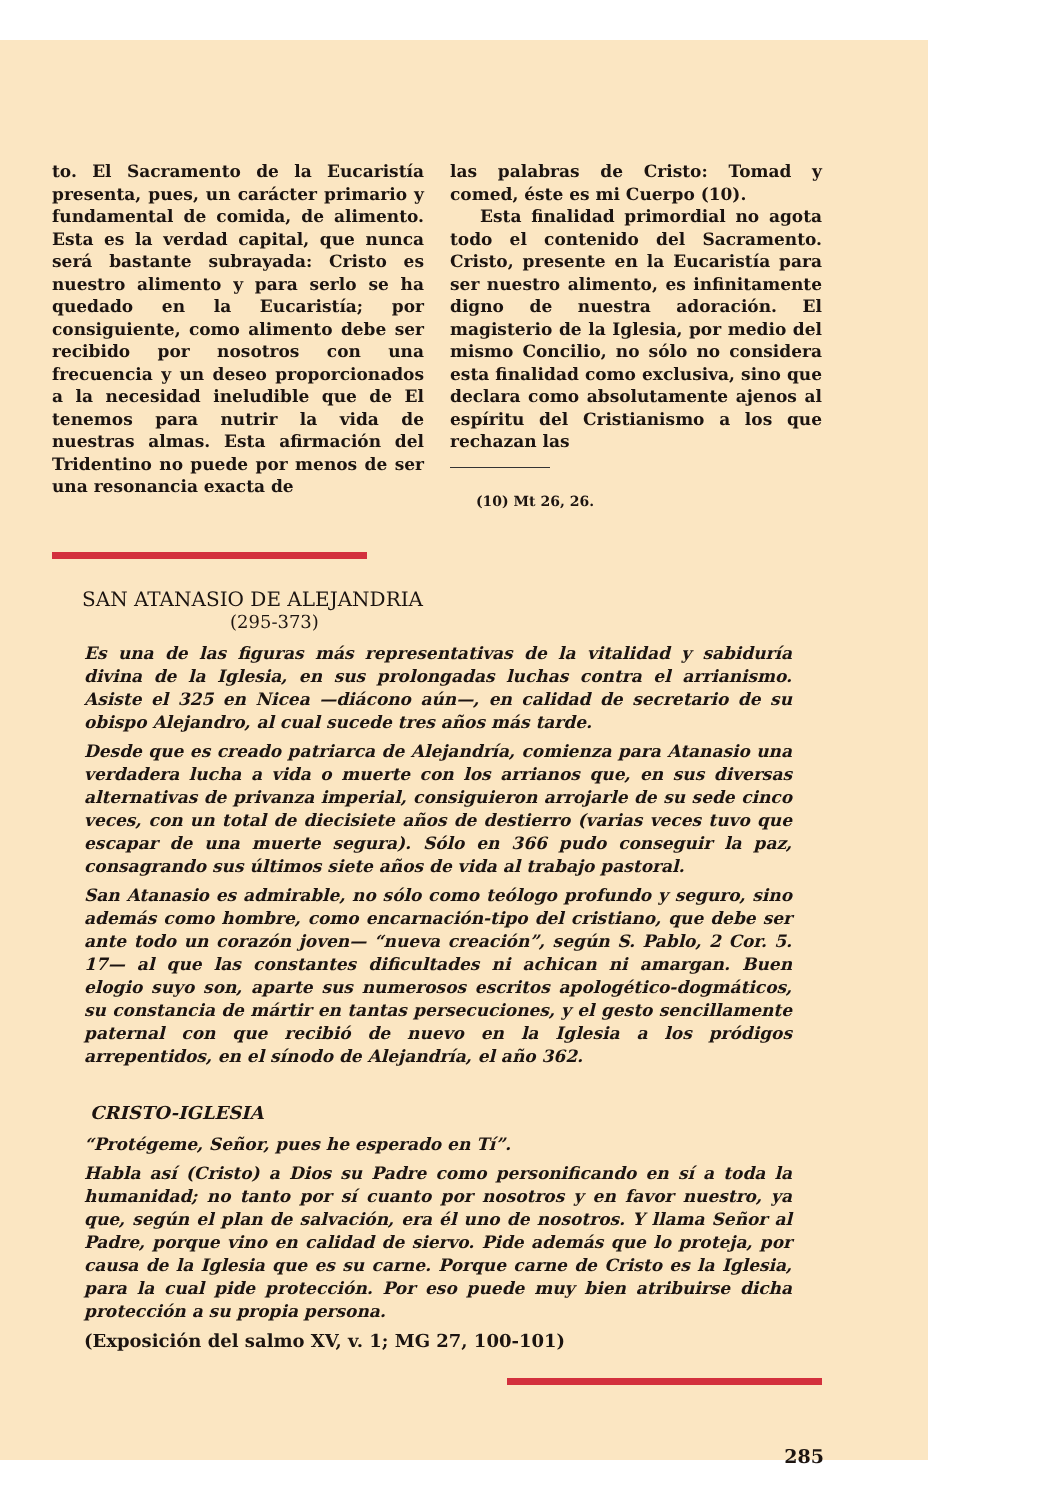to. El Sacramento de la Eucaristía presenta, pues, un carácter primario y fundamental de comida, de alimento. Esta es la verdad capital, que nunca será bastante subrayada: Cristo es nuestro alimento y para serlo se ha quedado en la Eucaristía; por consiguiente, como alimento debe ser recibido por nosotros con una frecuencia y un deseo proporcionados a la necesidad ineludible que de El tenemos para nutrir la vida de nuestras almas. Esta afirmación del Tridentino no puede por menos de ser una resonancia exacta de
las palabras de Cristo: Tomad y comed, éste es mi Cuerpo (10).
Esta finalidad primordial no agota todo el contenido del Sacramento. Cristo, presente en la Eucaristía para ser nuestro alimento, es infinitamente digno de nuestra adoración. El magisterio de la Iglesia, por medio del mismo Concilio, no sólo no considera esta finalidad como exclusiva, sino que declara como absolutamente ajenos al espíritu del Cristianismo a los que rechazan las
(10) Mt 26, 26.
SAN ATANASIO DE ALEJANDRIA
(295-373)
Es una de las figuras más representativas de la vitalidad y sabiduría divina de la Iglesia, en sus prolongadas luchas contra el arrianismo. Asiste el 325 en Nicea —diácono aún—, en calidad de secretario de su obispo Alejandro, al cual sucede tres años más tarde.
Desde que es creado patriarca de Alejandría, comienza para Atanasio una verdadera lucha a vida o muerte con los arrianos que, en sus diversas alternativas de privanza imperial, consiguieron arrojarle de su sede cinco veces, con un total de diecisiete años de destierro (varias veces tuvo que escapar de una muerte segura). Sólo en 366 pudo conseguir la paz, consagrando sus últimos siete años de vida al trabajo pastoral.
San Atanasio es admirable, no sólo como teólogo profundo y seguro, sino además como hombre, como encarnación-tipo del cristiano, que debe ser ante todo un corazón joven— “nueva creación”, según S. Pablo, 2 Cor. 5. 17— al que las constantes dificultades ni achican ni amargan. Buen elogio suyo son, aparte sus numerosos escritos apologético-dogmáticos, su constancia de mártir en tantas persecuciones, y el gesto sencillamente paternal con que recibió de nuevo en la Iglesia a los pródigos arrepentidos, en el sínodo de Alejandría, el año 362.
CRISTO-IGLESIA
“Protégeme, Señor, pues he esperado en Tí”.
Habla así (Cristo) a Dios su Padre como personificando en sí a toda la humanidad; no tanto por sí cuanto por nosotros y en favor nuestro, ya que, según el plan de salvación, era él uno de nosotros. Y llama Señor al Padre, porque vino en calidad de siervo. Pide además que lo proteja, por causa de la Iglesia que es su carne. Porque carne de Cristo es la Iglesia, para la cual pide protección. Por eso puede muy bien atribuirse dicha protección a su propia persona.
(Exposición del salmo XV, v. 1; MG 27, 100-101)
285